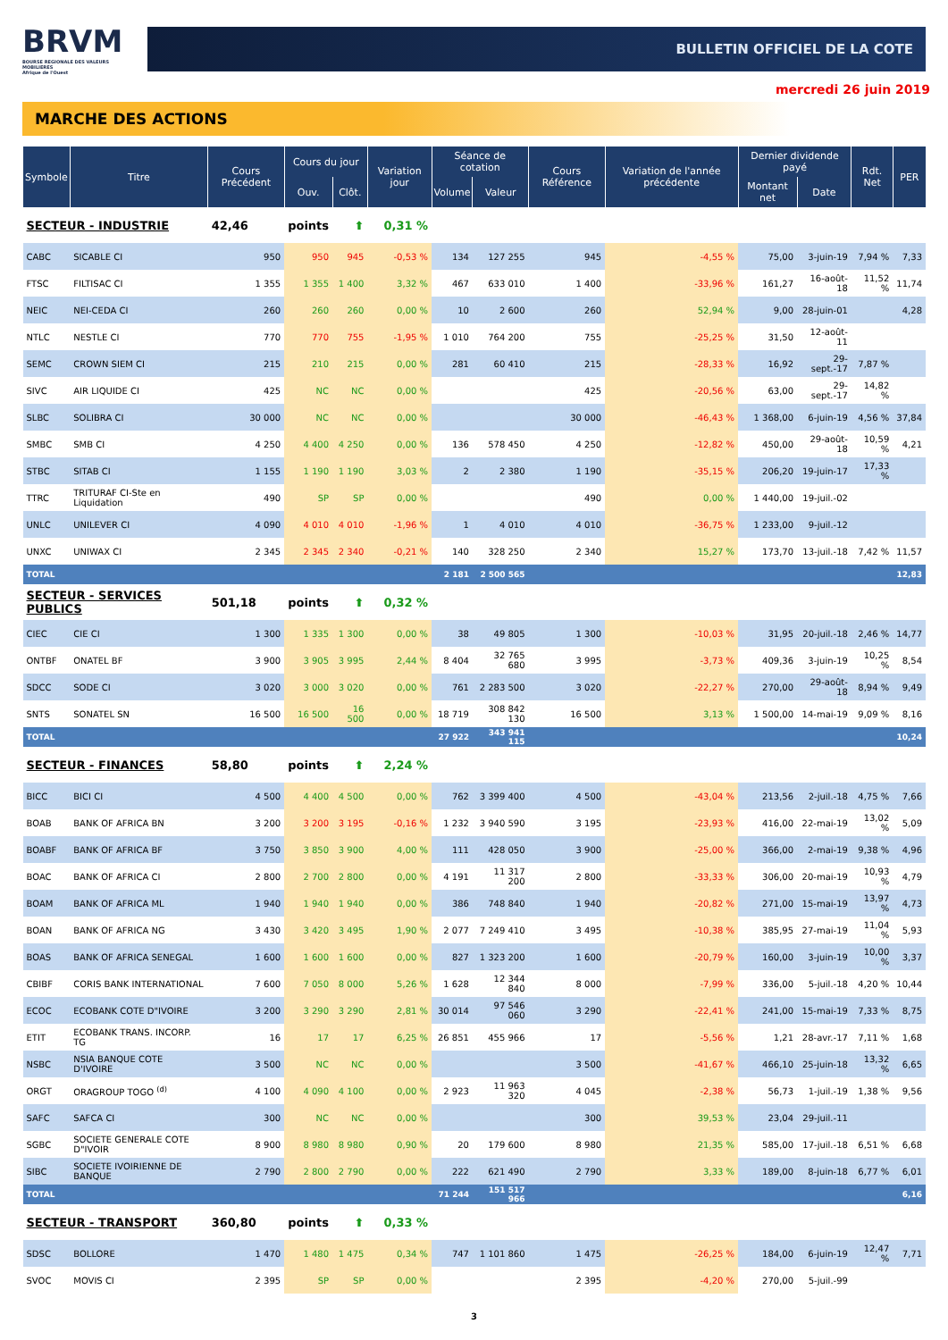BRVM
BOURSE REGIONALE DES VALEURS MOBILIERES
Afrique de l'Ouest
BULLETIN OFFICIEL DE LA COTE
mercredi 26 juin 2019
MARCHE DES ACTIONS
| Symbole | Titre | Cours Précédent | Cours du jour | | Variation jour | Séance de cotation | | Cours Référence | Variation de l'année précédente | Dernier dividende payé | | Rdt. Net | PER |
| --- | --- | --- | --- | --- | --- | --- | --- | --- | --- | --- | --- | --- | --- |
| | | | Ouv. | Clôt. | | Volume | Valeur | | | Montant net | Date | | |
| SECTEUR - INDUSTRIE | | 42,46 | points | ⬆ | 0,31 % | | | | | | | | |
| CABC | SICABLE CI | 950 | 950 | 945 | -0,53 % | 134 | 127 255 | 945 | -4,55 % | 75,00 | 3-juin-19 | 7,94 % | 7,33 |
| FTSC | FILTISAC CI | 1 355 | 1 355 | 1 400 | 3,32 % | 467 | 633 010 | 1 400 | -33,96 % | 161,27 | 16-août-18 | 11,52 % | 11,74 |
| NEIC | NEI-CEDA CI | 260 | 260 | 260 | 0,00 % | 10 | 2 600 | 260 | 52,94 % | 9,00 | 28-juin-01 | | 4,28 |
| NTLC | NESTLE CI | 770 | 770 | 755 | -1,95 % | 1 010 | 764 200 | 755 | -25,25 % | 31,50 | 12-août-11 | | |
| SEMC | CROWN SIEM CI | 215 | 210 | 215 | 0,00 % | 281 | 60 410 | 215 | -28,33 % | 16,92 | 29-sept.-17 | 7,87 % | |
| SIVC | AIR LIQUIDE CI | 425 | NC | NC | 0,00 % | | | 425 | -20,56 % | 63,00 | 29-sept.-17 | 14,82 % | |
| SLBC | SOLIBRA CI | 30 000 | NC | NC | 0,00 % | | | 30 000 | -46,43 % | 1 368,00 | 6-juin-19 | 4,56 % | 37,84 |
| SMBC | SMB CI | 4 250 | 4 400 | 4 250 | 0,00 % | 136 | 578 450 | 4 250 | -12,82 % | 450,00 | 29-août-18 | 10,59 % | 4,21 |
| STBC | SITAB CI | 1 155 | 1 190 | 1 190 | 3,03 % | 2 | 2 380 | 1 190 | -35,15 % | 206,20 | 19-juin-17 | 17,33 % | |
| TTRC | TRITURAF CI-Ste en Liquidation | 490 | SP | SP | 0,00 % | | | 490 | 0,00 % | 1 440,00 | 19-juil.-02 | | |
| UNLC | UNILEVER CI | 4 090 | 4 010 | 4 010 | -1,96 % | 1 | 4 010 | 4 010 | -36,75 % | 1 233,00 | 9-juil.-12 | | |
| UNXC | UNIWAX CI | 2 345 | 2 345 | 2 340 | -0,21 % | 140 | 328 250 | 2 340 | 15,27 % | 173,70 | 13-juil.-18 | 7,42 % | 11,57 |
| TOTAL | | | | | | 2 181 | 2 500 565 | | | | | | 12,83 |
| SECTEUR - SERVICES PUBLICS | | 501,18 | points | ⬆ | 0,32 % | | | | | | | | |
| CIEC | CIE CI | 1 300 | 1 335 | 1 300 | 0,00 % | 38 | 49 805 | 1 300 | -10,03 % | 31,95 | 20-juil.-18 | 2,46 % | 14,77 |
| ONTBF | ONATEL BF | 3 900 | 3 905 | 3 995 | 2,44 % | 8 404 | 32 765 680 | 3 995 | -3,73 % | 409,36 | 3-juin-19 | 10,25 % | 8,54 |
| SDCC | SODE CI | 3 020 | 3 000 | 3 020 | 0,00 % | 761 | 2 283 500 | 3 020 | -22,27 % | 270,00 | 29-août-18 | 8,94 % | 9,49 |
| SNTS | SONATEL SN | 16 500 | 16 500 | 16 500 | 0,00 % | 18 719 | 308 842 130 | 16 500 | 3,13 % | 1 500,00 | 14-mai-19 | 9,09 % | 8,16 |
| TOTAL | | | | | | 27 922 | 343 941 115 | | | | | | 10,24 |
| SECTEUR - FINANCES | | 58,80 | points | ⬆ | 2,24 % | | | | | | | | |
| BICC | BICI CI | 4 500 | 4 400 | 4 500 | 0,00 % | 762 | 3 399 400 | 4 500 | -43,04 % | 213,56 | 2-juil.-18 | 4,75 % | 7,66 |
| BOAB | BANK OF AFRICA BN | 3 200 | 3 200 | 3 195 | -0,16 % | 1 232 | 3 940 590 | 3 195 | -23,93 % | 416,00 | 22-mai-19 | 13,02 % | 5,09 |
| BOABF | BANK OF AFRICA BF | 3 750 | 3 850 | 3 900 | 4,00 % | 111 | 428 050 | 3 900 | -25,00 % | 366,00 | 2-mai-19 | 9,38 % | 4,96 |
| BOAC | BANK OF AFRICA CI | 2 800 | 2 700 | 2 800 | 0,00 % | 4 191 | 11 317 200 | 2 800 | -33,33 % | 306,00 | 20-mai-19 | 10,93 % | 4,79 |
| BOAM | BANK OF AFRICA ML | 1 940 | 1 940 | 1 940 | 0,00 % | 386 | 748 840 | 1 940 | -20,82 % | 271,00 | 15-mai-19 | 13,97 % | 4,73 |
| BOAN | BANK OF AFRICA NG | 3 430 | 3 420 | 3 495 | 1,90 % | 2 077 | 7 249 410 | 3 495 | -10,38 % | 385,95 | 27-mai-19 | 11,04 % | 5,93 |
| BOAS | BANK OF AFRICA SENEGAL | 1 600 | 1 600 | 1 600 | 0,00 % | 827 | 1 323 200 | 1 600 | -20,79 % | 160,00 | 3-juin-19 | 10,00 % | 3,37 |
| CBIBF | CORIS BANK INTERNATIONAL | 7 600 | 7 050 | 8 000 | 5,26 % | 1 628 | 12 344 840 | 8 000 | -7,99 % | 336,00 | 5-juil.-18 | 4,20 % | 10,44 |
| ECOC | ECOBANK COTE D"IVOIRE | 3 200 | 3 290 | 3 290 | 2,81 % | 30 014 | 97 546 060 | 3 290 | -22,41 % | 241,00 | 15-mai-19 | 7,33 % | 8,75 |
| ETIT | ECOBANK TRANS. INCORP. TG | 16 | 17 | 17 | 6,25 % | 26 851 | 455 966 | 17 | -5,56 % | 1,21 | 28-avr.-17 | 7,11 % | 1,68 |
| NSBC | NSIA BANQUE COTE D'IVOIRE | 3 500 | NC | NC | 0,00 % | | | 3 500 | -41,67 % | 466,10 | 25-juin-18 | 13,32 % | 6,65 |
| ORGT | ORAGROUP TOGO <sup>(d)</sup> | 4 100 | 4 090 | 4 100 | 0,00 % | 2 923 | 11 963 320 | 4 045 | -2,38 % | 56,73 | 1-juil.-19 | 1,38 % | 9,56 |
| SAFC | SAFCA CI | 300 | NC | NC | 0,00 % | | | 300 | 39,53 % | 23,04 | 29-juil.-11 | | |
| SGBC | SOCIETE GENERALE COTE D"IVOIR | 8 900 | 8 980 | 8 980 | 0,90 % | 20 | 179 600 | 8 980 | 21,35 % | 585,00 | 17-juil.-18 | 6,51 % | 6,68 |
| SIBC | SOCIETE IVOIRIENNE DE BANQUE | 2 790 | 2 800 | 2 790 | 0,00 % | 222 | 621 490 | 2 790 | 3,33 % | 189,00 | 8-juin-18 | 6,77 % | 6,01 |
| TOTAL | | | | | | 71 244 | 151 517 966 | | | | | | 6,16 |
| SECTEUR - TRANSPORT | | 360,80 | points | ⬆ | 0,33 % | | | | | | | | |
| SDSC | BOLLORE | 1 470 | 1 480 | 1 475 | 0,34 % | 747 | 1 101 860 | 1 475 | -26,25 % | 184,00 | 6-juin-19 | 12,47 % | 7,71 |
| SVOC | MOVIS CI | 2 395 | SP | SP | 0,00 % | | | 2 395 | -4,20 % | 270,00 | 5-juil.-99 | | |
3